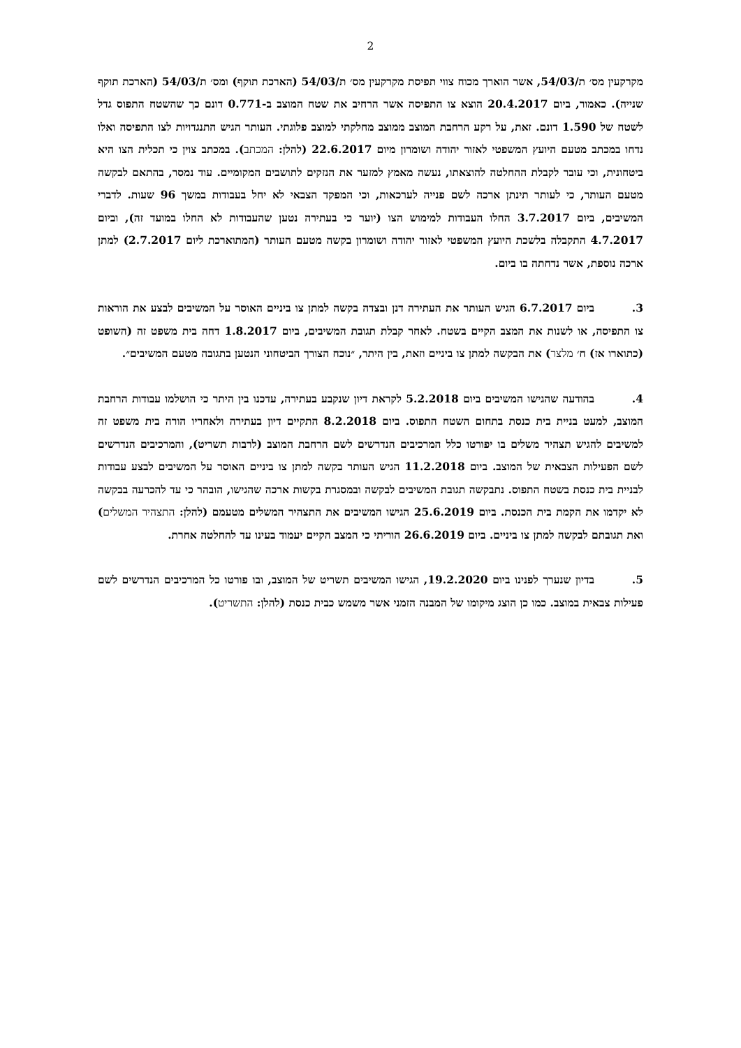2
מקרקעין מס׳ ת/54/03, אשר הוארך מכוח צווי תפיסת מקרקעין מס׳ ת/54/03 (הארכת תוקף) ומס׳ ת/54/03 (הארכת תוקף שנייה). כאמור, ביום 20.4.2017 הוצא צו התפיסה אשר הרחיב את שטח המוצב ב-0.771 דונם כך שהשטח התפוס גדל לשטח של 1.590 דונם. זאת, על רקע הרחבת המוצב ממוצב מחלקתי למוצב פלוגתי. העותר הגיש התנגדויות לצו התפיסה ואלו נדחו במכתב מטעם היועץ המשפטי לאזור יהודה ושומרון מיום 22.6.2017 (להלן: המכתב). במכתב צוין כי תכלית הצו היא ביטחונית, וכי עובר לקבלת ההחלטה להוצאתו, נעשה מאמץ למזער את הנזקים לתושבים המקומיים. עוד נמסר, בהתאם לבקשה מטעם העותר, כי לעותר תינתן ארכה לשם פנייה לערכאות, וכי המפקד הצבאי לא יחל בעבודות במשך 96 שעות. לדברי המשיבים, ביום 3.7.2017 החלו העבודות למימוש הצו (יוער כי בעתירה נטען שהעבודות לא החלו במועד זה), וביום 4.7.2017 התקבלה בלשכת היועץ המשפטי לאזור יהודה ושומרון בקשה מטעם העותר (המתוארכת ליום 2.7.2017) למתן ארכה נוספת, אשר נדחתה בו ביום.
3. ביום 6.7.2017 הגיש העותר את העתירה דנן ובצדה בקשה למתן צו ביניים האוסר על המשיבים לבצע את הוראות צו התפיסה, או לשנות את המצב הקיים בשטח. לאחר קבלת תגובת המשיבים, ביום 1.8.2017 דחה בית משפט זה (השופט (כתוארו אז) ח׳ מלצר) את הבקשה למתן צו ביניים וזאת, בין היתר, ״נוכח הצורך הביטחוני הנטען בתגובה מטעם המשיבים״.
4. בהודעה שהגישו המשיבים ביום 5.2.2018 לקראת דיון שנקבע בעתירה, עדכנו בין היתר כי הושלמו עבודות הרחבת המוצב, למעט בניית בית כנסת בתחום השטח התפוס. ביום 8.2.2018 התקיים דיון בעתירה ולאחריו הורה בית משפט זה למשיבים להגיש תצהיר משלים בו יפורטו כלל המרכיבים הנדרשים לשם הרחבת המוצב (לרבות תשריט), והמרכיבים הנדרשים לשם הפעילות הצבאית של המוצב. ביום 11.2.2018 הגיש העותר בקשה למתן צו ביניים האוסר על המשיבים לבצע עבודות לבניית בית כנסת בשטח התפוס. נתבקשה תגובת המשיבים לבקשה ובמסגרת בקשות ארכה שהגישו, הובהר כי עד להכרעה בבקשה לא יקדמו את הקמת בית הכנסת. ביום 25.6.2019 הגישו המשיבים את התצהיר המשלים מטעמם (להלן: התצהיר המשלים) ואת תגובתם לבקשה למתן צו ביניים. ביום 26.6.2019 הוריתי כי המצב הקיים יעמוד בעינו עד להחלטה אחרת.
5. בדיון שנערך לפנינו ביום 19.2.2020, הגישו המשיבים תשריט של המוצב, ובו פורטו כל המרכיבים הנדרשים לשם פעילות צבאית במוצב. כמו כן הוצג מיקומו של המבנה הזמני אשר משמש כבית כנסת (להלן: התשריט).